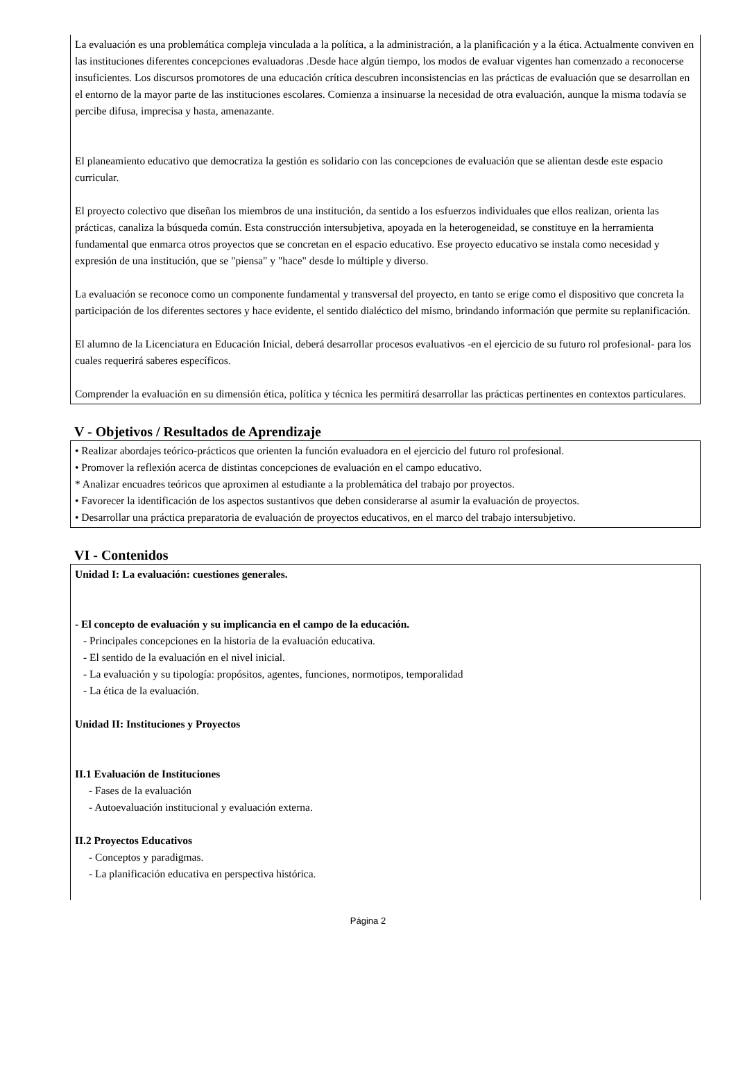La evaluación es una problemática compleja vinculada a la política, a la administración, a la planificación y a la ética. Actualmente conviven en las instituciones diferentes concepciones evaluadoras .Desde hace algún tiempo, los modos de evaluar vigentes han comenzado a reconocerse insuficientes. Los discursos promotores de una educación crítica descubren inconsistencias en las prácticas de evaluación que se desarrollan en el entorno de la mayor parte de las instituciones escolares. Comienza a insinuarse la necesidad de otra evaluación, aunque la misma todavía se percibe difusa, imprecisa y hasta, amenazante.
El planeamiento educativo que democratiza la gestión es solidario con las concepciones de evaluación que se alientan desde este espacio curricular.
El proyecto colectivo que diseñan los miembros de una institución, da sentido a los esfuerzos individuales que ellos realizan, orienta las prácticas, canaliza la búsqueda común. Esta construcción intersubjetiva, apoyada en la heterogeneidad, se constituye en la herramienta fundamental que enmarca otros proyectos que se concretan en el espacio educativo. Ese proyecto educativo se instala como necesidad y expresión de una institución, que se "piensa" y "hace" desde lo múltiple y diverso.
La evaluación se reconoce como un componente fundamental y transversal del proyecto, en tanto se erige como el dispositivo que concreta la participación de los diferentes sectores y hace evidente, el sentido dialéctico del mismo, brindando información que permite su replanificación.
El alumno de la Licenciatura en Educación Inicial, deberá desarrollar procesos evaluativos -en el ejercicio de su futuro rol profesional- para los cuales requerirá saberes específicos.
Comprender la evaluación en su dimensión ética, política y técnica les permitirá desarrollar las prácticas pertinentes en contextos particulares.
V - Objetivos / Resultados de Aprendizaje
• Realizar abordajes teórico-prácticos que orienten la función evaluadora en el ejercicio del futuro rol profesional.
• Promover la reflexión acerca de distintas concepciones de evaluación en el campo educativo.
* Analizar encuadres teóricos que aproximen al estudiante a la problemática del trabajo por proyectos.
• Favorecer la identificación de los aspectos sustantivos que deben considerarse al asumir la evaluación de proyectos.
• Desarrollar una práctica preparatoria de evaluación de proyectos educativos, en el marco del trabajo intersubjetivo.
VI - Contenidos
Unidad I: La evaluación: cuestiones generales.
- El concepto de evaluación y su implicancia en el campo de la educación.
- Principales concepciones en la historia de la evaluación educativa.
- El sentido de la evaluación en el nivel inicial.
- La evaluación y su tipología: propósitos, agentes, funciones, normotipos, temporalidad
- La ética de la evaluación.
Unidad II: Instituciones y Proyectos
II.1 Evaluación de Instituciones
- Fases de la evaluación
- Autoevaluación institucional y evaluación externa.
II.2 Proyectos Educativos
- Conceptos y paradigmas.
- La planificación educativa en perspectiva histórica.
Página 2